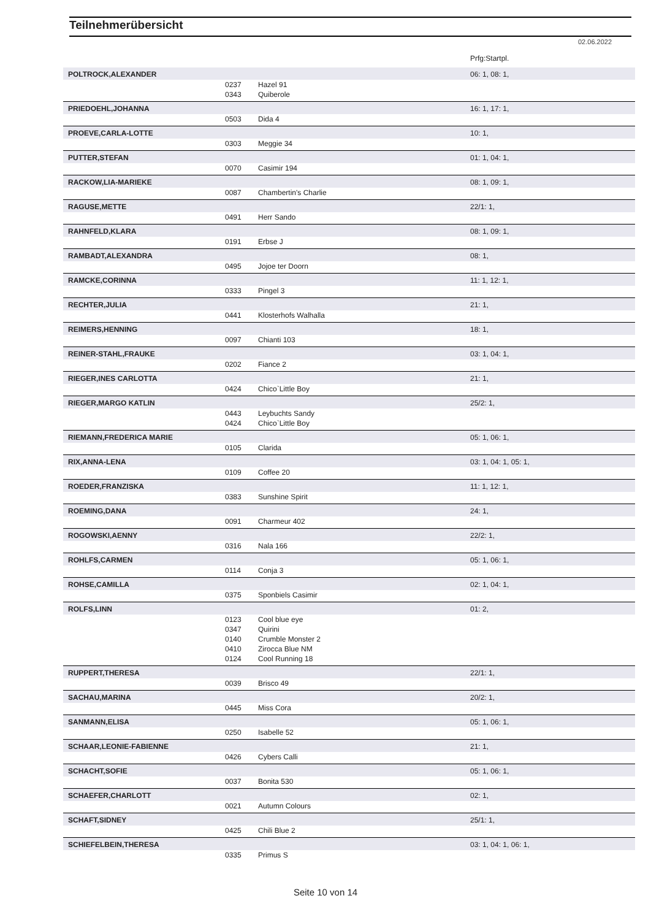Teilnehmerübersicht
02.06.2022
| | | | Prfg:Startpl. |
| POLTROCK,ALEXANDER | | | 06: 1, 08: 1, |
| | 0237 | Hazel 91 | |
| | 0343 | Quiberole | |
| PRIEDOEHL,JOHANNA | | | 16: 1, 17: 1, |
| | 0503 | Dida 4 | |
| PROEVE,CARLA-LOTTE | | | 10: 1, |
| | 0303 | Meggie 34 | |
| PUTTER,STEFAN | | | 01: 1, 04: 1, |
| | 0070 | Casimir 194 | |
| RACKOW,LIA-MARIEKE | | | 08: 1, 09: 1, |
| | 0087 | Chambertin's Charlie | |
| RAGUSE,METTE | | | 22/1: 1, |
| | 0491 | Herr Sando | |
| RAHNFELD,KLARA | | | 08: 1, 09: 1, |
| | 0191 | Erbse J | |
| RAMBADT,ALEXANDRA | | | 08: 1, |
| | 0495 | Jojoe ter Doorn | |
| RAMCKE,CORINNA | | | 11: 1, 12: 1, |
| | 0333 | Pingel 3 | |
| RECHTER,JULIA | | | 21: 1, |
| | 0441 | Klosterhofs Walhalla | |
| REIMERS,HENNING | | | 18: 1, |
| | 0097 | Chianti 103 | |
| REINER-STAHL,FRAUKE | | | 03: 1, 04: 1, |
| | 0202 | Fiance 2 | |
| RIEGER,INES CARLOTTA | | | 21: 1, |
| | 0424 | Chico`Little Boy | |
| RIEGER,MARGO KATLIN | | | 25/2: 1, |
| | 0443 | Leybuchts Sandy | |
| | 0424 | Chico`Little Boy | |
| RIEMANN,FREDERICA MARIE | | | 05: 1, 06: 1, |
| | 0105 | Clarida | |
| RIX,ANNA-LENA | | | 03: 1, 04: 1, 05: 1, |
| | 0109 | Coffee 20 | |
| ROEDER,FRANZISKA | | | 11: 1, 12: 1, |
| | 0383 | Sunshine Spirit | |
| ROEMING,DANA | | | 24: 1, |
| | 0091 | Charmeur 402 | |
| ROGOWSKI,AENNY | | | 22/2: 1, |
| | 0316 | Nala 166 | |
| ROHLFS,CARMEN | | | 05: 1, 06: 1, |
| | 0114 | Conja 3 | |
| ROHSE,CAMILLA | | | 02: 1, 04: 1, |
| | 0375 | Sponbiels Casimir | |
| ROLFS,LINN | | | 01: 2, |
| | 0123 | Cool blue eye | |
| | 0347 | Quirini | |
| | 0140 | Crumble Monster 2 | |
| | 0410 | Zirocca Blue NM | |
| | 0124 | Cool Running 18 | |
| RUPPERT,THERESA | | | 22/1: 1, |
| | 0039 | Brisco 49 | |
| SACHAU,MARINA | | | 20/2: 1, |
| | 0445 | Miss Cora | |
| SANMANN,ELISA | | | 05: 1, 06: 1, |
| | 0250 | Isabelle 52 | |
| SCHAAR,LEONIE-FABIENNE | | | 21: 1, |
| | 0426 | Cybers Calli | |
| SCHACHT,SOFIE | | | 05: 1, 06: 1, |
| | 0037 | Bonita 530 | |
| SCHAEFER,CHARLOTT | | | 02: 1, |
| | 0021 | Autumn Colours | |
| SCHAFT,SIDNEY | | | 25/1: 1, |
| | 0425 | Chili Blue 2 | |
| SCHIEFELBEIN,THERESA | | | 03: 1, 04: 1, 06: 1, |
| | 0335 | Primus S | |
Seite 10 von 14